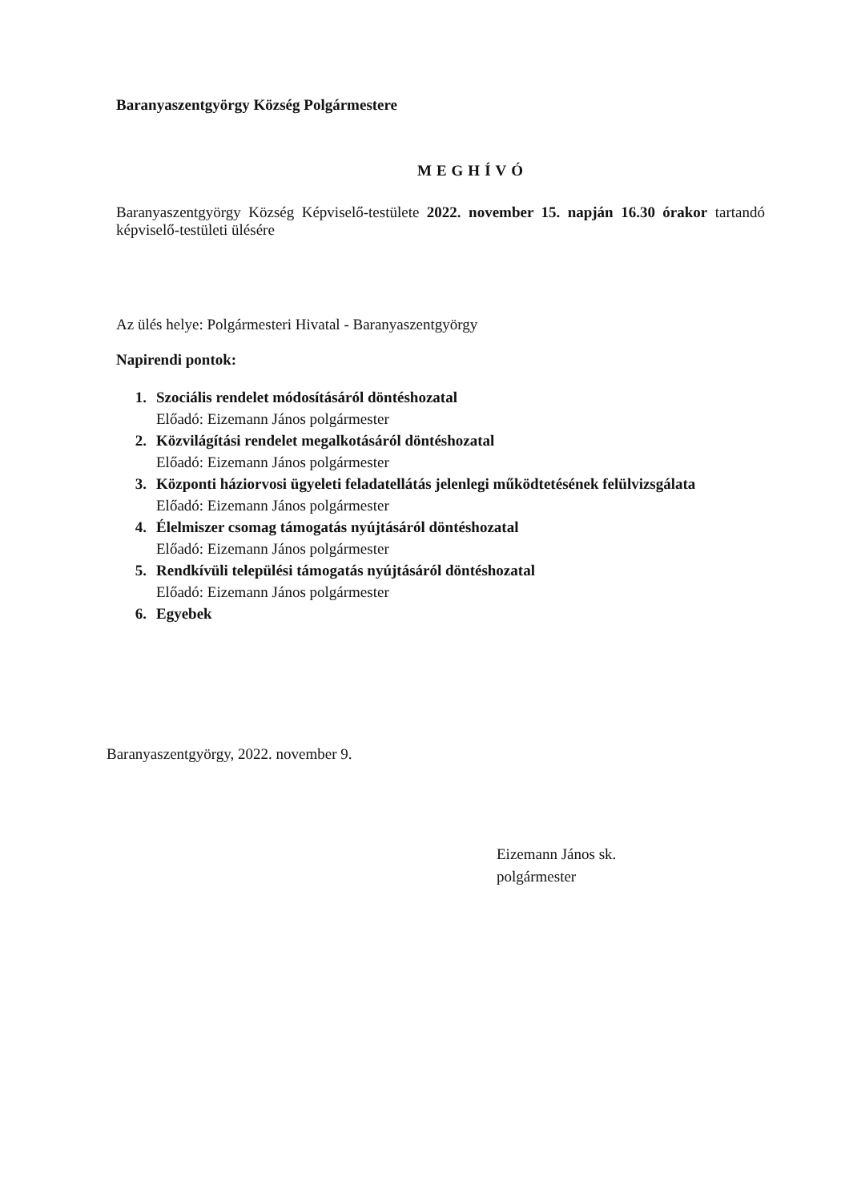Baranyaszentgyörgy Község Polgármestere
MEGHÍVÓ
Baranyaszentgyörgy Község Képviselő-testülete 2022. november 15. napján 16.30 órakor tartandó képviselő-testületi ülésére
Az ülés helye: Polgármesteri Hivatal - Baranyaszentgyörgy
Napirendi pontok:
1. Szociális rendelet módosításáról döntéshozatal
Előadó: Eizemann János polgármester
2. Közvilágítási rendelet megalkotásáról döntéshozatal
Előadó: Eizemann János polgármester
3. Központi háziorvosi ügyeleti feladatellátás jelenlegi működtetésének felülvizsgálata
Előadó: Eizemann János polgármester
4. Élelmiszer csomag támogatás nyújtásáról döntéshozatal
Előadó: Eizemann János polgármester
5. Rendkívüli települési támogatás nyújtásáról döntéshozatal
Előadó: Eizemann János polgármester
6. Egyebek
Baranyaszentgyörgy, 2022. november 9.
Eizemann János sk.
polgármester